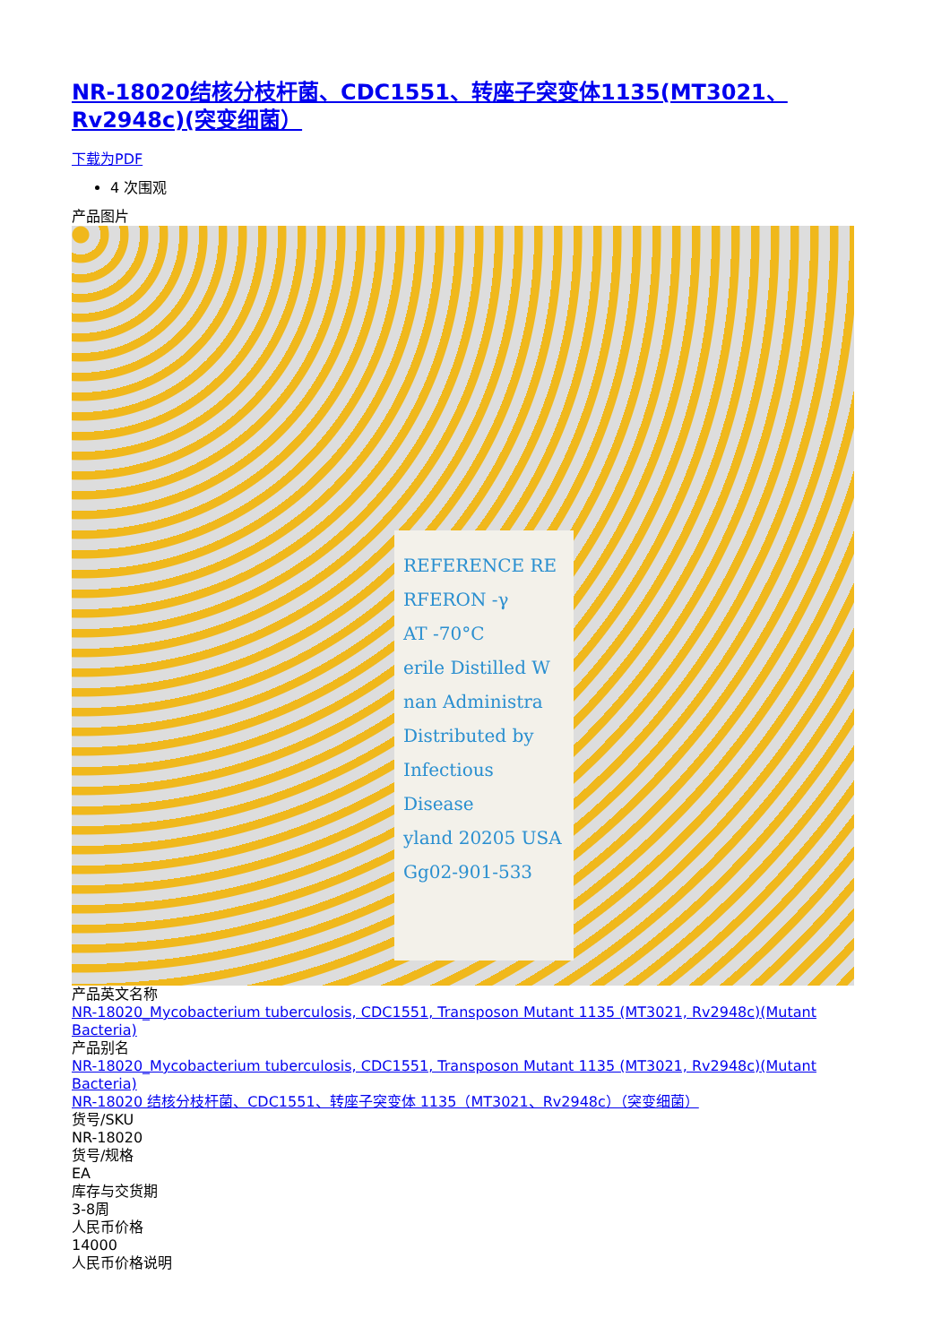NR-18020结核分枝杆菌、CDC1551、转座子突变体1135(MT3021、Rv2948c)(突变细菌）
下载为PDF
4 次围观
产品图片
REFERENCE RE
RFERON -γ
AT -70°C
erile Distilled W
nan Administra
Distributed by
Infectious Disease
yland 20205 USA
Gg02-901-533
产品英文名称
NR-18020_Mycobacterium tuberculosis, CDC1551, Transposon Mutant 1135 (MT3021, Rv2948c)(Mutant Bacteria)
产品别名
NR-18020_Mycobacterium tuberculosis, CDC1551, Transposon Mutant 1135 (MT3021, Rv2948c)(Mutant Bacteria)
NR-18020 结核分枝杆菌、CDC1551、转座子突变体 1135（MT3021、Rv2948c）（突变细菌）
货号/SKU
NR-18020
货号/规格
EA
库存与交货期
3-8周
人民币价格
14000
人民币价格说明